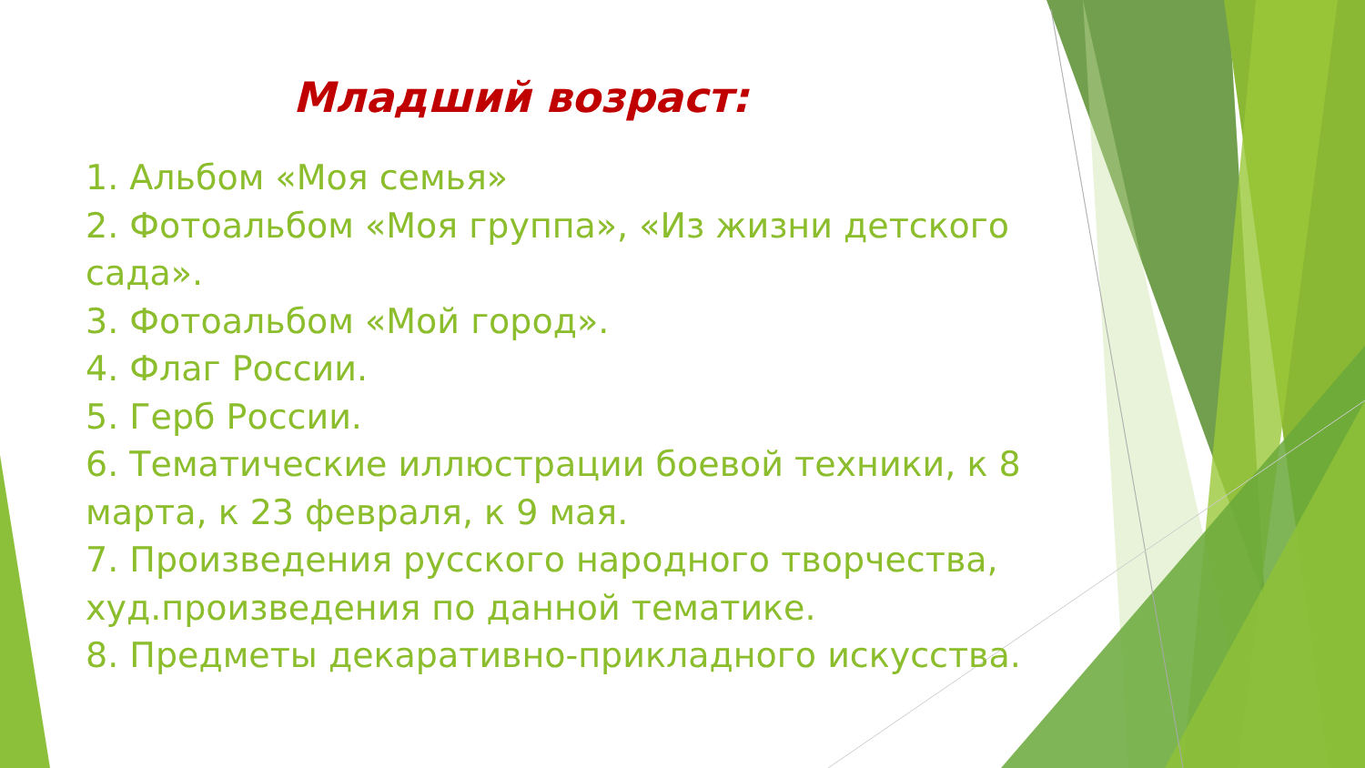Младший возраст:
1. Альбом «Моя семья»
2. Фотоальбом «Моя группа», «Из жизни детского сада».
3. Фотоальбом «Мой город».
4. Флаг России.
5. Герб России.
6. Тематические иллюстрации боевой техники, к 8 марта, к 23 февраля, к 9 мая.
7. Произведения русского народного творчества, худ.произведения по данной тематике.
8. Предметы декаративно-прикладного искусства.